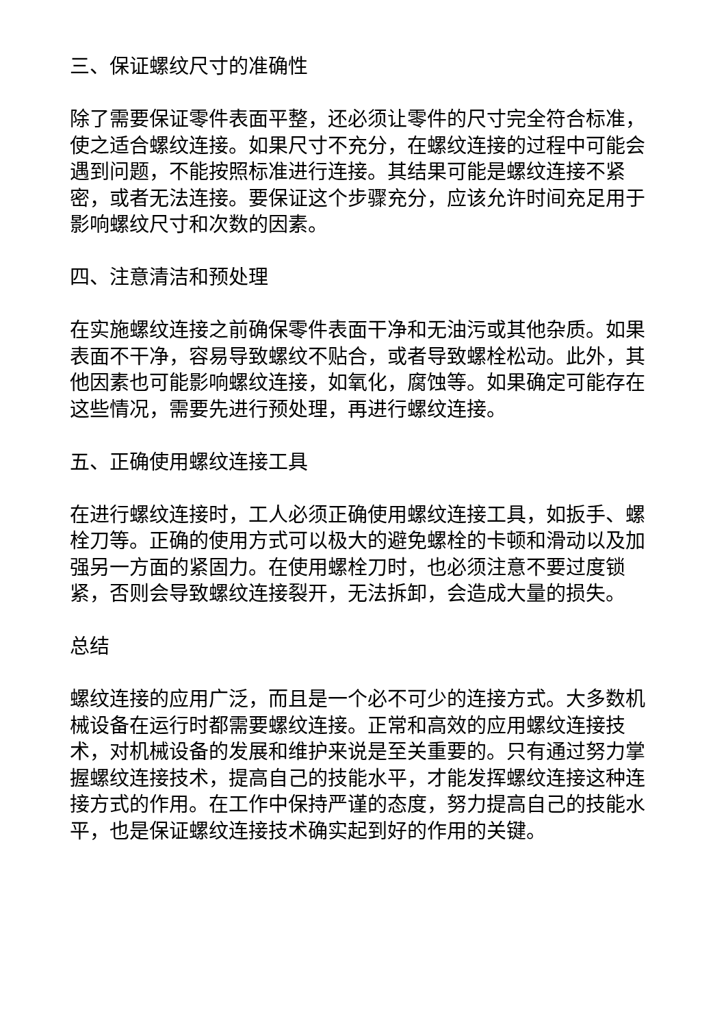三、保证螺纹尺寸的准确性
除了需要保证零件表面平整，还必须让零件的尺寸完全符合标准，使之适合螺纹连接。如果尺寸不充分，在螺纹连接的过程中可能会遇到问题，不能按照标准进行连接。其结果可能是螺纹连接不紧密，或者无法连接。要保证这个步骤充分，应该允许时间充足用于影响螺纹尺寸和次数的因素。
四、注意清洁和预处理
在实施螺纹连接之前确保零件表面干净和无油污或其他杂质。如果表面不干净，容易导致螺纹不贴合，或者导致螺栓松动。此外，其他因素也可能影响螺纹连接，如氧化，腐蚀等。如果确定可能存在这些情况，需要先进行预处理，再进行螺纹连接。
五、正确使用螺纹连接工具
在进行螺纹连接时，工人必须正确使用螺纹连接工具，如扳手、螺栓刀等。正确的使用方式可以极大的避免螺栓的卡顿和滑动以及加强另一方面的紧固力。在使用螺栓刀时，也必须注意不要过度锁紧，否则会导致螺纹连接裂开，无法拆卸，会造成大量的损失。
总结
螺纹连接的应用广泛，而且是一个必不可少的连接方式。大多数机械设备在运行时都需要螺纹连接。正常和高效的应用螺纹连接技术，对机械设备的发展和维护来说是至关重要的。只有通过努力掌握螺纹连接技术，提高自己的技能水平，才能发挥螺纹连接这种连接方式的作用。在工作中保持严谨的态度，努力提高自己的技能水平，也是保证螺纹连接技术确实起到好的作用的关键。